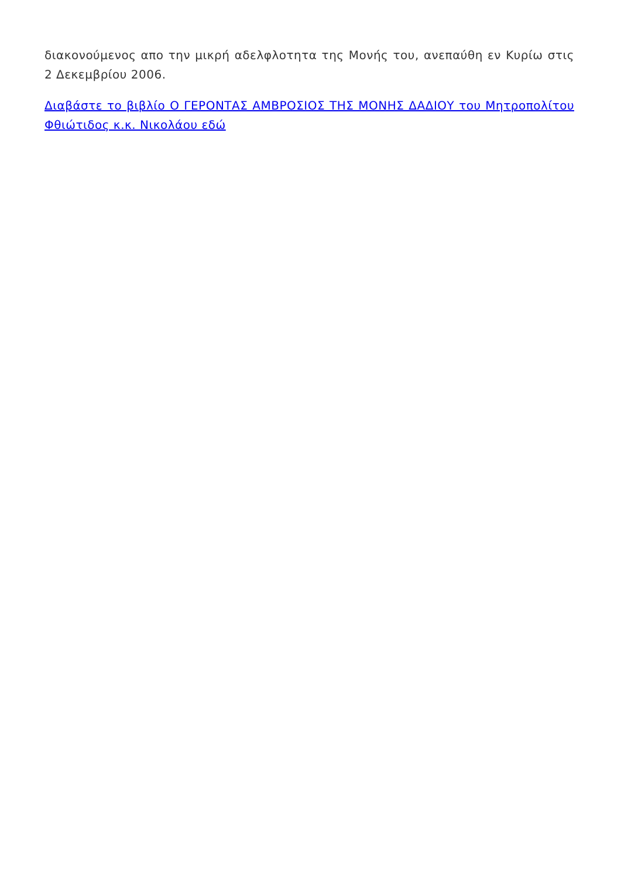διακονούμενος απο την μικρή αδελφλοτητα της Μονής του, ανεπαύθη εν Κυρίω στις 2 Δεκεμβρίου 2006.
Διαβάστε το βιβλίο Ο ΓΕΡΟΝΤΑΣ ΑΜΒΡΟΣΙΟΣ ΤΗΣ ΜΟΝΗΣ ΔΑΔΙΟΥ του Μητροπολίτου Φθιώτιδος κ.κ. Νικολάου εδώ